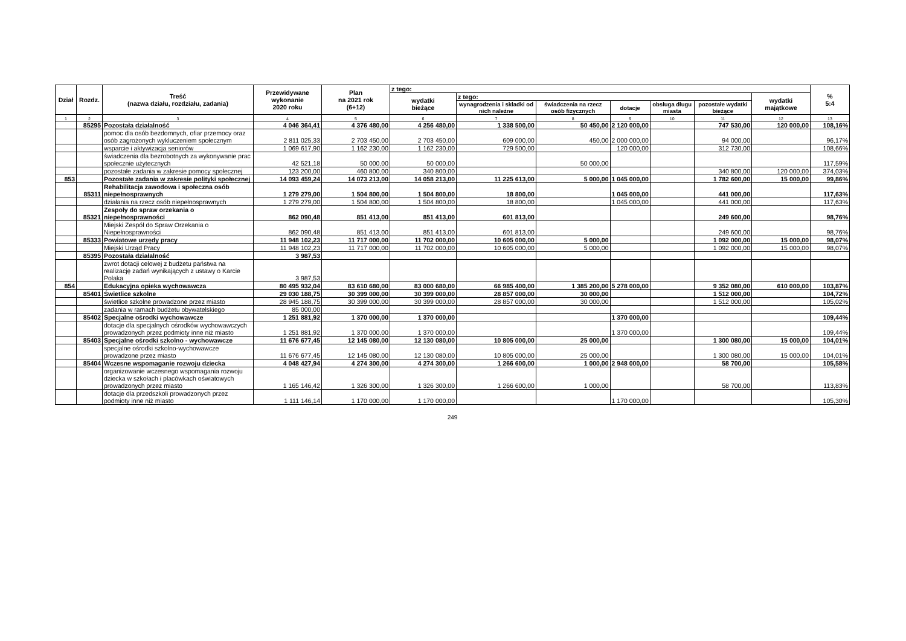| Dział | Rozdz. | Treść (nazwa działu, rozdziału, zadania) | Przewidywane wykonanie 2020 roku | Plan na 2021 rok (6+12) | z tego: | | | | | | | % 5:4 |
| --- | --- | --- | --- | --- | --- | --- | --- | --- | --- | --- | --- | --- |
| | | | | | wydatki bieżące | z tego: | | | | | wydatki majątkowe | |
| | | | | | | wynagrodzenia i składki od nich należne | świadczenia na rzecz osób fizycznych | dotacje | obsługa długu miasta | pozostałe wydatki bieżące | | |
| 1 | 2 | 3 | 4 | 5 | 6 | 7 | 8 | 9 | 10 | 11 | 12 | 13 |
| | 85295 | Pozostała działalność | 4 046 364,41 | 4 376 480,00 | 4 256 480,00 | 1 338 500,00 | 50 450,00 | 2 120 000,00 | | 747 530,00 | 120 000,00 | 108,16% |
| | | pomoc dla osób bezdomnych, ofiar przemocy oraz osób zagrożonych wykluczeniem społecznym | 2 811 025,33 | 2 703 450,00 | 2 703 450,00 | 609 000,00 | 450,00 | 2 000 000,00 | | 94 000,00 | | 96,17% |
| | | wsparcie i aktywizacja seniorów | 1 069 617,90 | 1 162 230,00 | 1 162 230,00 | 729 500,00 | | 120 000,00 | | 312 730,00 | | 108,66% |
| | | świadczenia dla bezrobotnych za wykonywanie prac społecznie użytecznych | 42 521,18 | 50 000,00 | 50 000,00 | | 50 000,00 | | | | | 117,59% |
| | | pozostałe zadania w zakresie pomocy społecznej | 123 200,00 | 460 800,00 | 340 800,00 | | | | | 340 800,00 | 120 000,00 | 374,03% |
| 853 | | Pozostałe zadania w zakresie polityki społecznej | 14 093 459,24 | 14 073 213,00 | 14 058 213,00 | 11 225 613,00 | 5 000,00 | 1 045 000,00 | | 1 782 600,00 | 15 000,00 | 99,86% |
| | 85311 | Rehabilitacja zawodowa i społeczna osób niepełnosprawnych | 1 279 279,00 | 1 504 800,00 | 1 504 800,00 | 18 800,00 | | 1 045 000,00 | | 441 000,00 | | 117,63% |
| | | działania na rzecz osób niepełnosprawnych | 1 279 279,00 | 1 504 800,00 | 1 504 800,00 | 18 800,00 | | 1 045 000,00 | | 441 000,00 | | 117,63% |
| | 85321 | Zespoły do spraw orzekania o niepełnosprawności | 862 090,48 | 851 413,00 | 851 413,00 | 601 813,00 | | | | 249 600,00 | | 98,76% |
| | | Miejski Zespół do Spraw Orzekania o Niepełnosprawności | 862 090,48 | 851 413,00 | 851 413,00 | 601 813,00 | | | | 249 600,00 | | 98,76% |
| | 85333 | Powiatowe urzędy pracy | 11 948 102,23 | 11 717 000,00 | 11 702 000,00 | 10 605 000,00 | 5 000,00 | | | 1 092 000,00 | 15 000,00 | 98,07% |
| | | Miejski Urząd Pracy | 11 948 102,23 | 11 717 000,00 | 11 702 000,00 | 10 605 000,00 | 5 000,00 | | | 1 092 000,00 | 15 000,00 | 98,07% |
| | 85395 | Pozostała działalność | 3 987,53 | | | | | | | | | |
| | | zwrot dotacji celowej z budżetu państwa na realizację zadań wynikających z ustawy o Karcie Polaka | 3 987,53 | | | | | | | | | |
| 854 | | Edukacyjna opieka wychowawcza | 80 495 932,04 | 83 610 680,00 | 83 000 680,00 | 66 985 400,00 | 1 385 200,00 | 5 278 000,00 | | 9 352 080,00 | 610 000,00 | 103,87% |
| | 85401 | Świetlice szkolne | 29 030 188,75 | 30 399 000,00 | 30 399 000,00 | 28 857 000,00 | 30 000,00 | | | 1 512 000,00 | | 104,72% |
| | | świetlice szkolne prowadzone przez miasto | 28 945 188,75 | 30 399 000,00 | 30 399 000,00 | 28 857 000,00 | 30 000,00 | | | 1 512 000,00 | | 105,02% |
| | | zadania w ramach budżetu obywatelskiego | 85 000,00 | | | | | | | | | |
| | 85402 | Specjalne ośrodki wychowawcze | 1 251 881,92 | 1 370 000,00 | 1 370 000,00 | | | 1 370 000,00 | | | | 109,44% |
| | | dotacje dla specjalnych ośrodków wychowawczych prowadzonych przez podmioty inne niż miasto | 1 251 881,92 | 1 370 000,00 | 1 370 000,00 | | | 1 370 000,00 | | | | 109,44% |
| | 85403 | Specjalne ośrodki szkolno - wychowawcze | 11 676 677,45 | 12 145 080,00 | 12 130 080,00 | 10 805 000,00 | 25 000,00 | | | 1 300 080,00 | 15 000,00 | 104,01% |
| | | specjalne ośrodki szkolno-wychowawcze prowadzone przez miasto | 11 676 677,45 | 12 145 080,00 | 12 130 080,00 | 10 805 000,00 | 25 000,00 | | | 1 300 080,00 | 15 000,00 | 104,01% |
| | 85404 | Wczesne wspomaganie rozwoju dziecka | 4 048 427,94 | 4 274 300,00 | 4 274 300,00 | 1 266 600,00 | 1 000,00 | 2 948 000,00 | | 58 700,00 | | 105,58% |
| | | organizowanie wczesnego wspomagania rozwoju dziecka w szkołach i placówkach oświatowych prowadzonych przez miasto | 1 165 146,42 | 1 326 300,00 | 1 326 300,00 | 1 266 600,00 | 1 000,00 | | | 58 700,00 | | 113,83% |
| | | dotacje dla przedszkoli prowadzonych przez podmioty inne niż miasto | 1 111 146,14 | 1 170 000,00 | 1 170 000,00 | | | 1 170 000,00 | | | | 105,30% |
249